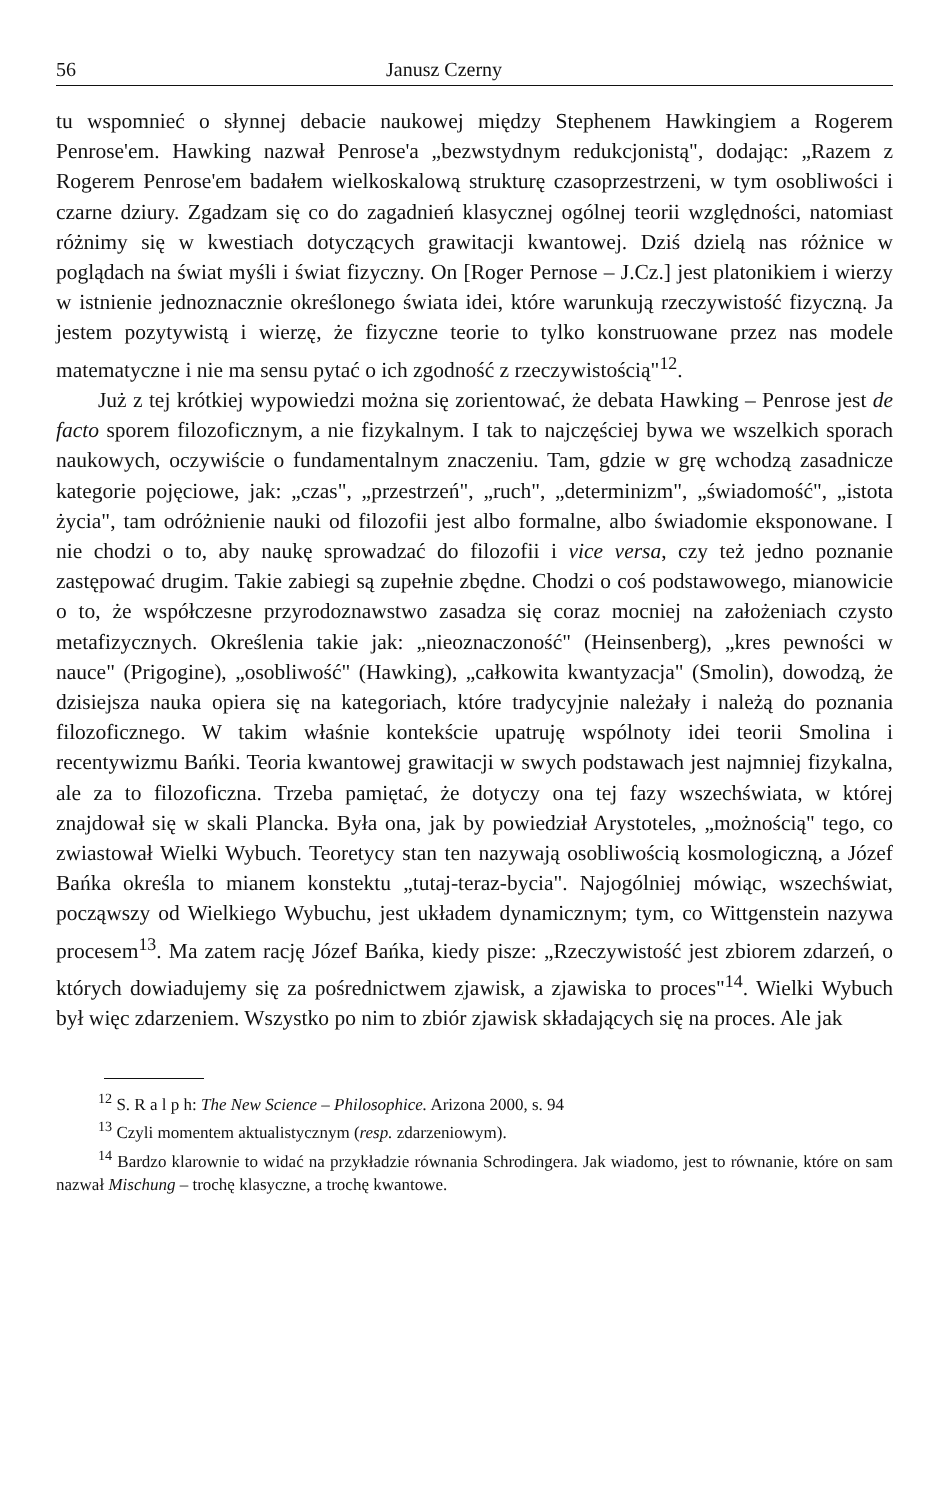56 Janusz Czerny
tu wspomnieć o słynnej debacie naukowej między Stephenem Hawkingiem a Rogerem Penrose'em. Hawking nazwał Penrose'a „bezwstydnym redukcjonistą", dodając: „Razem z Rogerem Penrose'em badałem wielkoskalową strukturę czasoprzestrzeni, w tym osobliwości i czarne dziury. Zgadzam się co do zagadnień klasycznej ogólnej teorii względności, natomiast różnimy się w kwestiach dotyczących grawitacji kwantowej. Dziś dzielą nas różnice w poglądach na świat myśli i świat fizyczny. On [Roger Pernose – J.Cz.] jest platonikiem i wierzy w istnienie jednoznacznie określonego świata idei, które warunkują rzeczywistość fizyczną. Ja jestem pozytywistą i wierzę, że fizyczne teorie to tylko konstruowane przez nas modele matematyczne i nie ma sensu pytać o ich zgodność z rzeczywistością"<sup>12</sup>.
Już z tej krótkiej wypowiedzi można się zorientować, że debata Hawking – Penrose jest de facto sporem filozoficznym, a nie fizykalnym. I tak to najczęściej bywa we wszelkich sporach naukowych, oczywiście o fundamentalnym znaczeniu. Tam, gdzie w grę wchodzą zasadnicze kategorie pojęciowe, jak: „czas", „przestrzeń", „ruch", „determinizm", „świadomość", „istota życia", tam odróżnienie nauki od filozofii jest albo formalne, albo świadomie eksponowane. I nie chodzi o to, aby naukę sprowadzać do filozofii i vice versa, czy też jedno poznanie zastępować drugim. Takie zabiegi są zupełnie zbędne. Chodzi o coś podstawowego, mianowicie o to, że współczesne przyrodoznawstwo zasadza się coraz mocniej na założeniach czysto metafizycznych. Określenia takie jak: „nieoznaczoność" (Heinsenberg), „kres pewności w nauce" (Prigogine), „osobliwość" (Hawking), „całkowita kwantyzacja" (Smolin), dowodzą, że dzisiejsza nauka opiera się na kategoriach, które tradycyjnie należały i należą do poznania filozoficznego. W takim właśnie kontekście upatruję wspólnoty idei teorii Smolina i recentywizmu Bańki. Teoria kwantowej grawitacji w swych podstawach jest najmniej fizykalna, ale za to filozoficzna. Trzeba pamiętać, że dotyczy ona tej fazy wszechświata, w której znajdował się w skali Plancka. Była ona, jak by powiedział Arystoteles, „możnością" tego, co zwiastował Wielki Wybuch. Teoretycy stan ten nazywają osobliwością kosmologiczną, a Józef Bańka określa to mianem konstektu „tutaj-teraz-bycia". Najogólniej mówiąc, wszechświat, począwszy od Wielkiego Wybuchu, jest układem dynamicznym; tym, co Wittgenstein nazywa procesem<sup>13</sup>. Ma zatem rację Józef Bańka, kiedy pisze: „Rzeczywistość jest zbiorem zdarzeń, o których dowiadujemy się za pośrednictwem zjawisk, a zjawiska to proces"<sup>14</sup>. Wielki Wybuch był więc zdarzeniem. Wszystko po nim to zbiór zjawisk składających się na proces. Ale jak
<sup>12</sup> S. R a l p h: The New Science – Philosophice. Arizona 2000, s. 94
<sup>13</sup> Czyli momentem aktualistycznym (resp. zdarzeniowym).
<sup>14</sup> Bardzo klarownie to widać na przykładzie równania Schrodingera. Jak wiadomo, jest to równanie, które on sam nazwał Mischung – trochę klasyczne, a trochę kwantowe.